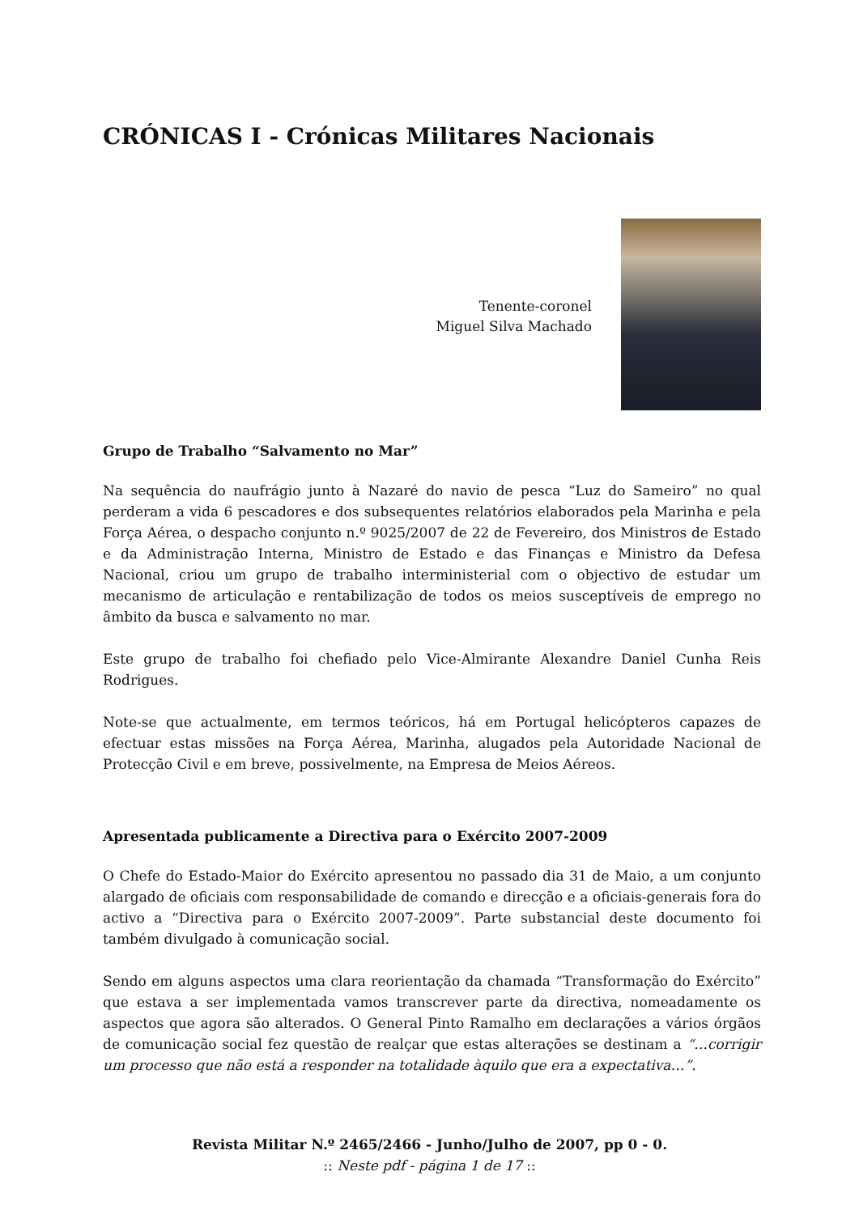CRÓNICAS I - Crónicas Militares Nacionais
Tenente-coronel
Miguel Silva Machado
Grupo de Trabalho “Salvamento no Mar”
Na sequência do naufrágio junto à Nazaré do navio de pesca “Luz do Sameiro” no qual perderam a vida 6 pescadores e dos subsequentes relatórios elaborados pela Marinha e pela Força Aérea, o despacho conjunto n.º 9025/2007 de 22 de Fevereiro, dos Ministros de Estado e da Administração Interna, Ministro de Estado e das Finanças e Ministro da Defesa Nacional, criou um grupo de trabalho interministerial com o objectivo de estudar um mecanismo de articulação e rentabilização de todos os meios susceptíveis de emprego no âmbito da busca e salvamento no mar.
Este grupo de trabalho foi chefiado pelo Vice-Almirante Alexandre Daniel Cunha Reis Rodrigues.
Note-se que actualmente, em termos teóricos, há em Portugal helicópteros capazes de efectuar estas missões na Força Aérea, Marinha, alugados pela Autoridade Nacional de Protecção Civil e em breve, possivelmente, na Empresa de Meios Aéreos.
Apresentada publicamente a Directiva para o Exército 2007-2009
O Chefe do Estado-Maior do Exército apresentou no passado dia 31 de Maio, a um conjunto alargado de oficiais com responsabilidade de comando e direcção e a oficiais-generais fora do activo a “Directiva para o Exército 2007-2009”. Parte substancial deste documento foi também divulgado à comunicação social.
Sendo em alguns aspectos uma clara reorientação da chamada “Transformação do Exército” que estava a ser implementada vamos transcrever parte da directiva, nomeadamente os aspectos que agora são alterados. O General Pinto Ramalho em declarações a vários órgãos de comunicação social fez questão de realçar que estas alterações se destinam a “…corrigir um processo que não está a responder na totalidade àquilo que era a expectativa…”.
Revista Militar N.º 2465/2466 - Junho/Julho de 2007, pp 0 - 0.
:: Neste pdf - página 1 de 17 ::